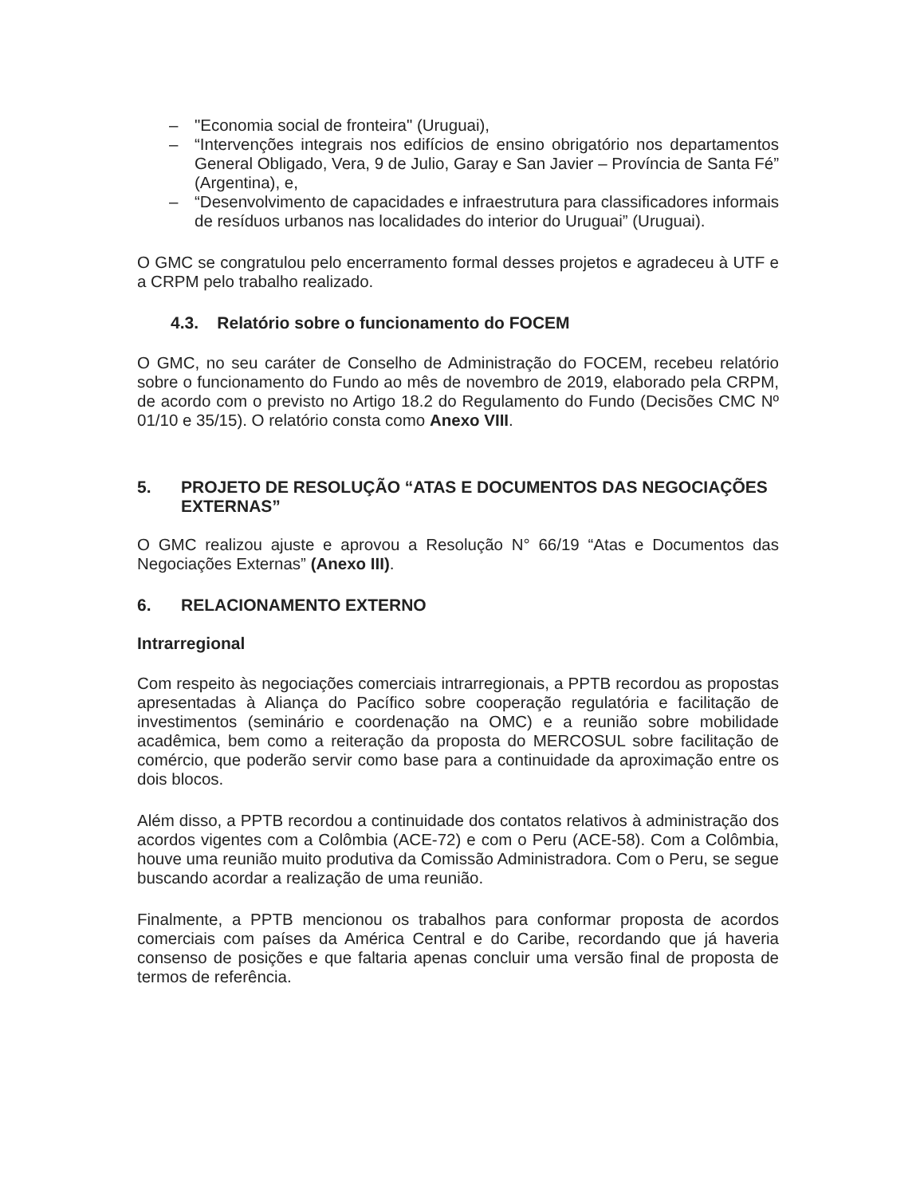– "Economia social de fronteira" (Uruguai),
– “Intervenções integrais nos edifícios de ensino obrigatório nos departamentos General Obligado, Vera, 9 de Julio, Garay e San Javier – Província de Santa Fé” (Argentina), e,
– “Desenvolvimento de capacidades e infraestrutura para classificadores informais de resíduos urbanos nas localidades do interior do Uruguai” (Uruguai).
O GMC se congratulou pelo encerramento formal desses projetos e agradeceu à UTF e a CRPM pelo trabalho realizado.
4.3. Relatório sobre o funcionamento do FOCEM
O GMC, no seu caráter de Conselho de Administração do FOCEM, recebeu relatório sobre o funcionamento do Fundo ao mês de novembro de 2019, elaborado pela CRPM, de acordo com o previsto no Artigo 18.2 do Regulamento do Fundo (Decisões CMC Nº 01/10 e 35/15). O relatório consta como Anexo VIII.
5. PROJETO DE RESOLUÇÃO “ATAS E DOCUMENTOS DAS NEGOCIAÇÕES EXTERNAS”
O GMC realizou ajuste e aprovou a Resolução N° 66/19 “Atas e Documentos das Negociações Externas” (Anexo III).
6. RELACIONAMENTO EXTERNO
Intrarregional
Com respeito às negociações comerciais intrarregionais, a PPTB recordou as propostas apresentadas à Aliança do Pacífico sobre cooperação regulatória e facilitação de investimentos (seminário e coordenação na OMC) e a reunião sobre mobilidade acadêmica, bem como a reiteração da proposta do MERCOSUL sobre facilitação de comércio, que poderão servir como base para a continuidade da aproximação entre os dois blocos.
Além disso, a PPTB recordou a continuidade dos contatos relativos à administração dos acordos vigentes com a Colômbia (ACE-72) e com o Peru (ACE-58). Com a Colômbia, houve uma reunião muito produtiva da Comissão Administradora. Com o Peru, se segue buscando acordar a realização de uma reunião.
Finalmente, a PPTB mencionou os trabalhos para conformar proposta de acordos comerciais com países da América Central e do Caribe, recordando que já haveria consenso de posições e que faltaria apenas concluir uma versão final de proposta de termos de referência.